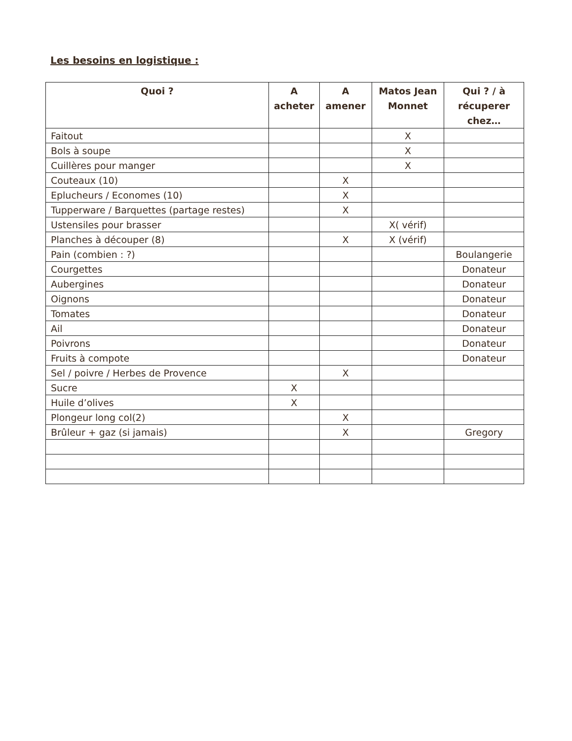Les besoins en logistique :
| Quoi ? | A acheter | A amener | Matos Jean Monnet | Qui ? / à récuperer chez… |
| --- | --- | --- | --- | --- |
| Faitout | | | X | |
| Bols à soupe | | | X | |
| Cuillères pour manger | | | X | |
| Couteaux (10) | | X | | |
| Eplucheurs / Economes (10) | | X | | |
| Tupperware / Barquettes (partage restes) | | X | | |
| Ustensiles pour brasser | | | X( vérif) | |
| Planches à découper (8) | | X | X (vérif) | |
| Pain (combien : ?) | | | | Boulangerie |
| Courgettes | | | | Donateur |
| Aubergines | | | | Donateur |
| Oignons | | | | Donateur |
| Tomates | | | | Donateur |
| Ail | | | | Donateur |
| Poivrons | | | | Donateur |
| Fruits à compote | | | | Donateur |
| Sel / poivre / Herbes de Provence | | X | | |
| Sucre | X | | | |
| Huile d’olives | X | | | |
| Plongeur long col(2) | | X | | |
| Brûleur + gaz (si jamais) | | X | | Gregory |